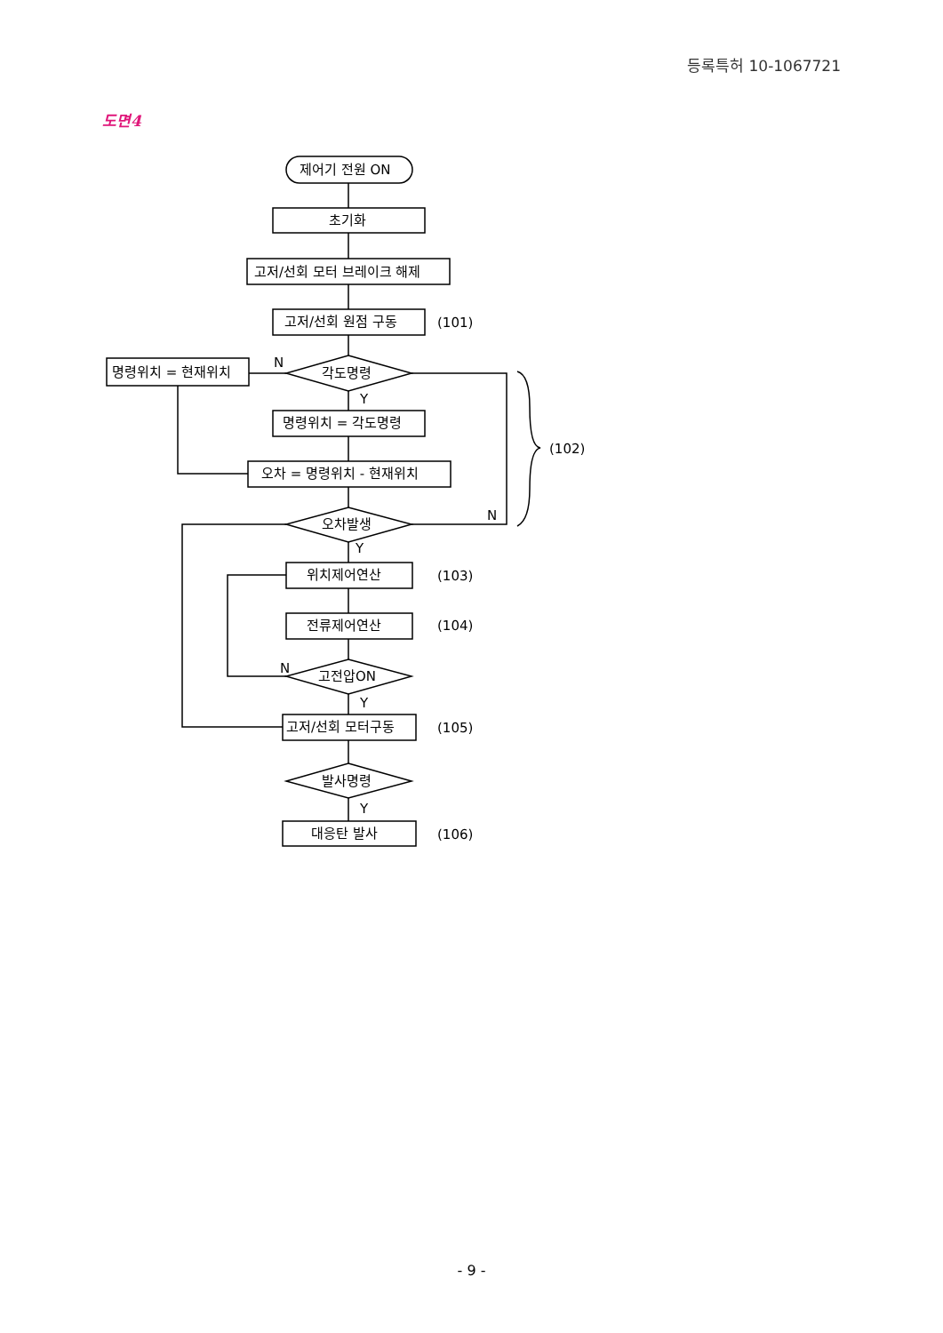등록특허 10-1067721
도면4
제어기 전원 ON
초기화
고저/선회 모터 브레이크 해제
고저/선회 원점 구동
(101)
각도명령
N
명령위치 = 현재위치
Y
명령위치 = 각도명령
오차 = 명령위치 - 현재위치
(102)
오차발생
N
Y
위치제어연산
(103)
전류제어연산
(104)
고전압ON
N
Y
고저/선회 모터구동
(105)
발사명령
Y
대응탄 발사
(106)
- 9 -